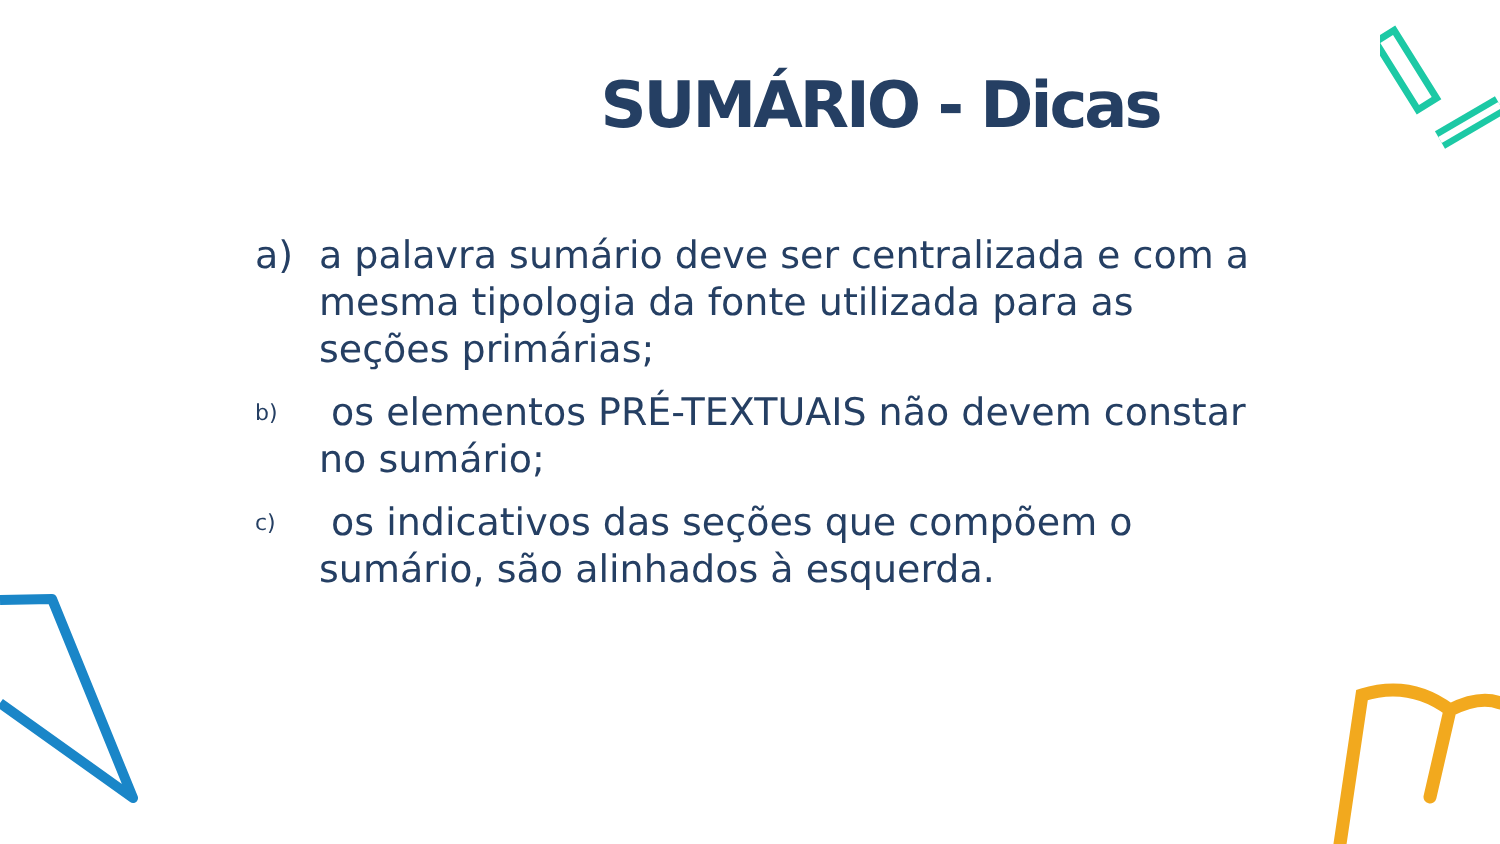SUMÁRIO - Dicas
a) a palavra sumário deve ser centralizada e com a mesma tipologia da fonte utilizada para as seções primárias;
b) os elementos PRÉ-TEXTUAIS não devem constar no sumário;
c) os indicativos das seções que compõem o sumário, são alinhados à esquerda.